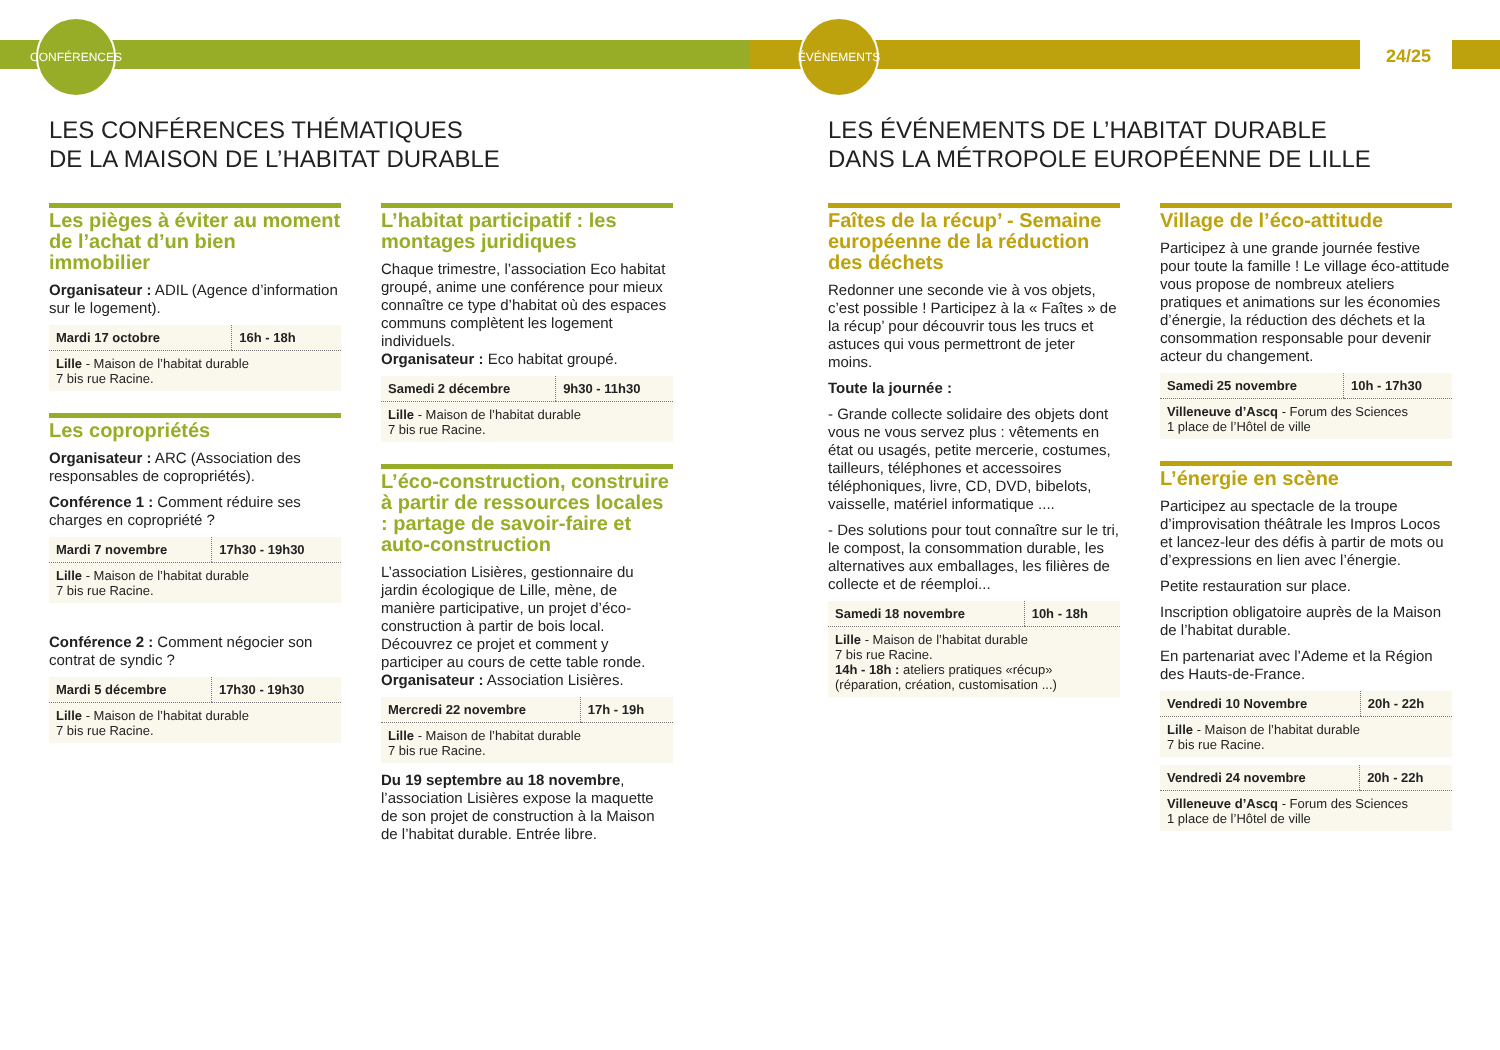CONFÉRENCES
ÉVÉNEMENTS
24/25
LES CONFÉRENCES THÉMATIQUES
DE LA MAISON DE L’HABITAT DURABLE
Les pièges à éviter au moment de l’achat d’un bien immobilier
Organisateur : ADIL (Agence d’information sur le logement).
| Mardi 17 octobre | 16h - 18h |
| Lille - Maison de l’habitat durable 7 bis rue Racine. | |
Les copropriétés
Organisateur : ARC (Association des responsables de copropriétés).
Conférence 1 : Comment réduire ses charges en copropriété ?
| Mardi 7 novembre | 17h30 - 19h30 |
| Lille - Maison de l’habitat durable 7 bis rue Racine. | |
Conférence 2 : Comment négocier son contrat de syndic ?
| Mardi 5 décembre | 17h30 - 19h30 |
| Lille - Maison de l’habitat durable 7 bis rue Racine. | |
L’habitat participatif : les montages juridiques
Chaque trimestre, l’association Eco habitat groupé, anime une conférence pour mieux connaître ce type d’habitat où des espaces communs complètent les logement individuels.
Organisateur : Eco habitat groupé.
| Samedi 2 décembre | 9h30 - 11h30 |
| Lille - Maison de l’habitat durable 7 bis rue Racine. | |
L’éco-construction, construire à partir de ressources locales : partage de savoir-faire et auto-construction
L’association Lisières, gestionnaire du jardin écologique de Lille, mène, de manière participative, un projet d’éco-construction à partir de bois local. Découvrez ce projet et comment y participer au cours de cette table ronde.
Organisateur : Association Lisières.
| Mercredi 22 novembre | 17h - 19h |
| Lille - Maison de l’habitat durable 7 bis rue Racine. | |
Du 19 septembre au 18 novembre, l’association Lisières expose la maquette de son projet de construction à la Maison de l’habitat durable. Entrée libre.
LES ÉVÉNEMENTS DE L’HABITAT DURABLE
DANS LA MÉTROPOLE EUROPÉENNE DE LILLE
Faîtes de la récup’ - Semaine européenne de la réduction des déchets
Redonner une seconde vie à vos objets, c’est possible ! Participez à la « Faîtes » de la récup’ pour découvrir tous les trucs et astuces qui vous permettront de jeter moins.
Toute la journée :
- Grande collecte solidaire des objets dont vous ne vous servez plus : vêtements en état ou usagés, petite mercerie, costumes, tailleurs, téléphones et accessoires téléphoniques, livre, CD, DVD, bibelots, vaisselle, matériel informatique ....
- Des solutions pour tout connaître sur le tri, le compost, la consommation durable, les alternatives aux emballages, les filières de collecte et de réemploi...
| Samedi 18 novembre | 10h - 18h |
| Lille - Maison de l’habitat durable 7 bis rue Racine. 14h - 18h : ateliers pratiques «récup» (réparation, création, customisation ...) | |
Village de l’éco-attitude
Participez à une grande journée festive pour toute la famille ! Le village éco-attitude vous propose de nombreux ateliers pratiques et animations sur les économies d’énergie, la réduction des déchets et la consommation responsable pour devenir acteur du changement.
| Samedi 25 novembre | 10h - 17h30 |
| Villeneuve d’Ascq - Forum des Sciences 1 place de l’Hôtel de ville | |
L’énergie en scène
Participez au spectacle de la troupe d’improvisation théâtrale les Impros Locos et lancez-leur des défis à partir de mots ou d’expressions en lien avec l’énergie.
Petite restauration sur place.
Inscription obligatoire auprès de la Maison de l’habitat durable.
En partenariat avec l’Ademe et la Région des Hauts-de-France.
| Vendredi 10 Novembre | 20h - 22h |
| Lille - Maison de l’habitat durable 7 bis rue Racine. | |
| Vendredi 24 novembre | 20h - 22h |
| Villeneuve d’Ascq - Forum des Sciences 1 place de l’Hôtel de ville | |